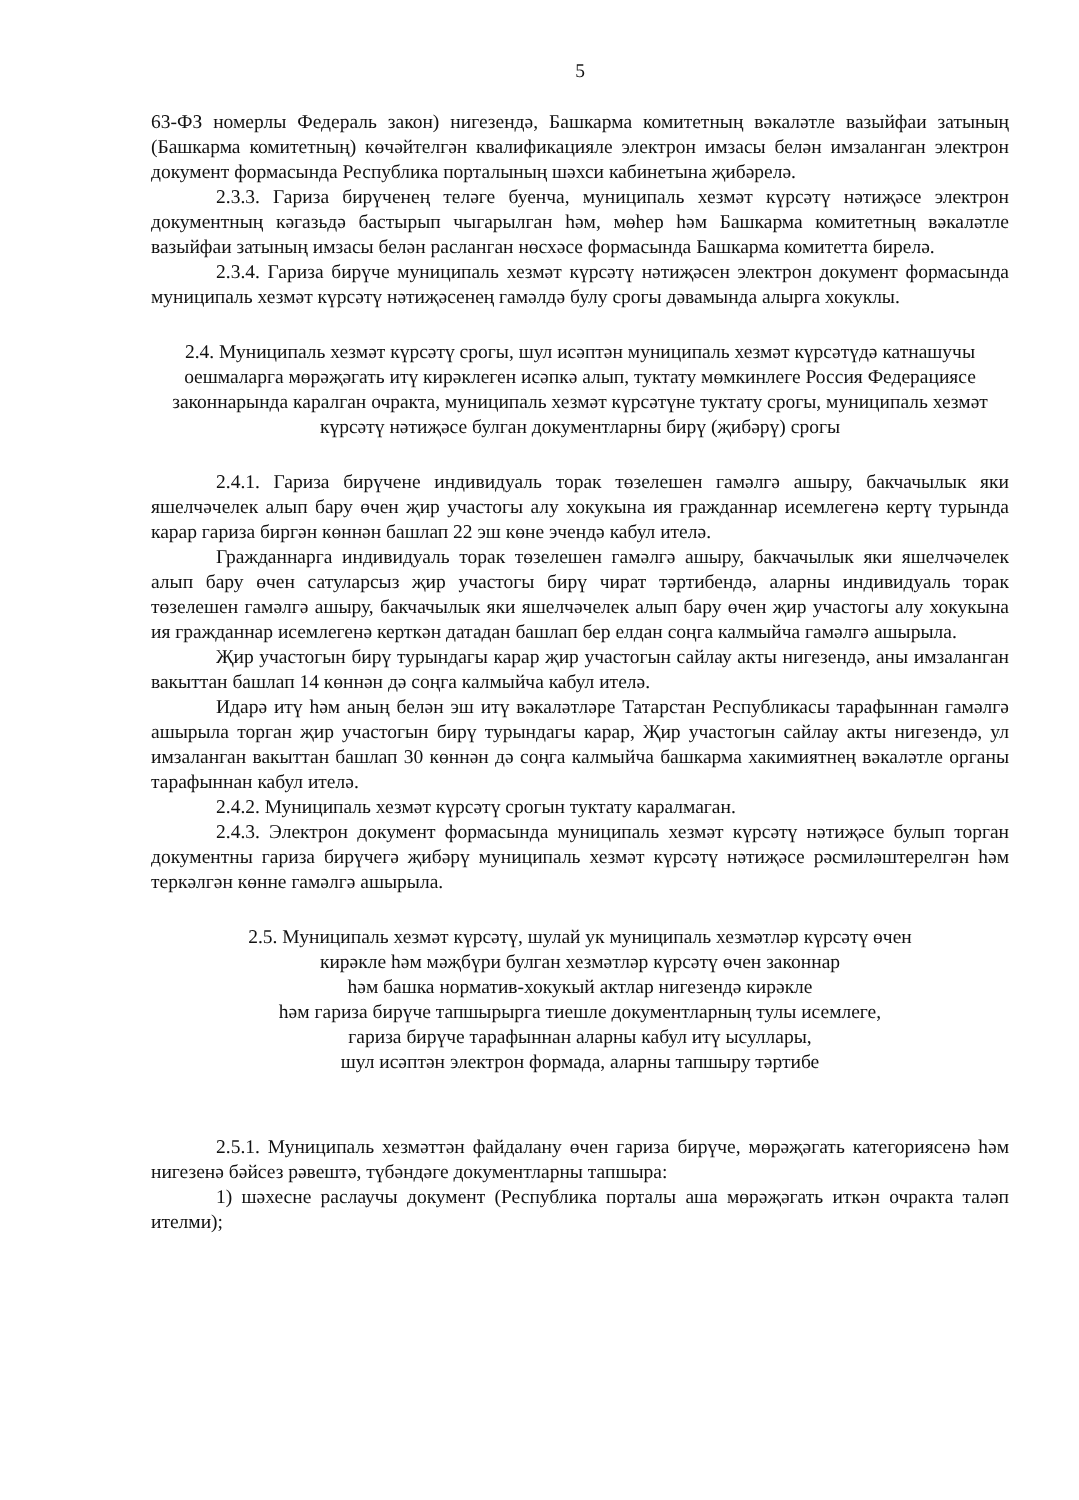5
63-ФЗ номерлы Федераль закон) нигезендә, Башкарма комитетның вәкаләтле вазыйфаи затының (Башкарма комитетның) көчәйтелгән квалификацияле электрон имзасы белән имзаланган электрон документ формасында Республика порталының шәхси кабинетына җибәрелә.
2.3.3. Гариза бирүченең теләге буенча, муниципаль хезмәт күрсәтү нәтиҗәсе электрон документның кәгазьдә бастырып чыгарылган һәм, мөһер һәм Башкарма комитетның вәкаләтле вазыйфаи затының имзасы белән расланган нөсхәсе формасында Башкарма комитетта бирелә.
2.3.4. Гариза бирүче муниципаль хезмәт күрсәтү нәтиҗәсен электрон документ формасында муниципаль хезмәт күрсәтү нәтиҗәсенең гамәлдә булу срогы дәвамында алырга хокуклы.
2.4. Муниципаль хезмәт күрсәтү срогы, шул исәптән муниципаль хезмәт күрсәтүдә катнашучы оешмаларга мөрәҗәгать итү кирәклеген исәпкә алып, туктату мөмкинлеге Россия Федерациясе законнарында каралган очракта, муниципаль хезмәт күрсәтүне туктату срогы, муниципаль хезмәт күрсәтү нәтиҗәсе булган документларны бирү (җибәрү) срогы
2.4.1. Гариза бирүчене индивидуаль торак төзелешен гамәлгә ашыру, бакчачылык яки яшелчәчелек алып бару өчен җир участогы алу хокукына ия гражданнар исемлегенә кертү турында карар гариза биргән көннән башлап 22 эш көне эчендә кабул ителә.
Гражданнарга индивидуаль торак төзелешен гамәлгә ашыру, бакчачылык яки яшелчәчелек алып бару өчен сатуларсыз җир участогы бирү чират тәртибендә, аларны индивидуаль торак төзелешен гамәлгә ашыру, бакчачылык яки яшелчәчелек алып бару өчен җир участогы алу хокукына ия гражданнар исемлегенә керткән датадан башлап бер елдан соңга калмыйча гамәлгә ашырыла.
Җир участогын бирү турындагы карар җир участогын сайлау акты нигезендә, аны имзаланган вакыттан башлап 14 көннән дә соңга калмыйча кабул ителә.
Идарә итү һәм аның белән эш итү вәкаләтләре Татарстан Республикасы тарафыннан гамәлгә ашырыла торган җир участогын бирү турындагы карар, Җир участогын сайлау акты нигезендә, ул имзаланган вакыттан башлап 30 көннән дә соңга калмыйча башкарма хакимиятнең вәкаләтле органы тарафыннан кабул ителә.
2.4.2. Муниципаль хезмәт күрсәтү срогын туктату каралмаган.
2.4.3. Электрон документ формасында муниципаль хезмәт күрсәтү нәтиҗәсе булып торган документны гариза бирүчегә җибәрү муниципаль хезмәт күрсәтү нәтиҗәсе рәсмиләштерелгән һәм теркәлгән көнне гамәлгә ашырыла.
2.5. Муниципаль хезмәт күрсәтү, шулай ук муниципаль хезмәтләр күрсәтү өчен
кирәкле һәм мәҗбүри булган хезмәтләр күрсәтү өчен законнар
һәм башка норматив-хокукый актлар нигезендә кирәкле
һәм гариза бирүче тапшырырга тиешле документларның тулы исемлеге,
гариза бирүче тарафыннан аларны кабул итү ысуллары,
шул исәптән электрон формада, аларны тапшыру тәртибе
2.5.1. Муниципаль хезмәттән файдалану өчен гариза бирүче, мөрәҗәгать категориясенә һәм нигезенә бәйсез рәвештә, түбәндәге документларны тапшыра:
1) шәхесне раслаучы документ (Республика порталы аша мөрәҗәгать иткән очракта таләп ителми);